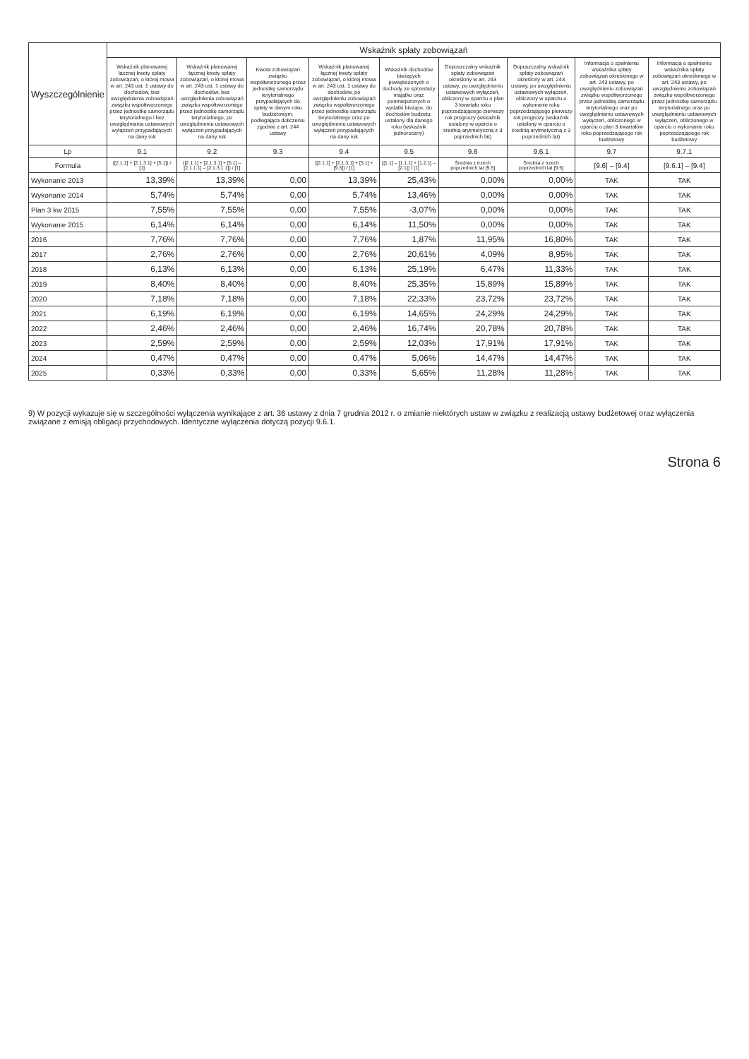| Wyszczególnienie | Wskaźnik spłaty zobowiązań | | | | | | | | |
| --- | --- | --- | --- | --- | --- | --- | --- | --- | --- |
| | Wskaźnik planowanej łącznej kwoty spłaty zobowiązań, o której mowa w art. 243 ust. 1 ustawy do dochodów, bez uwzględnienia zobowiązań związku współtworzonego przez jednostkę samorządu terytorialnego i bez uwzględniania ustawowych wyłączeń przypadających na dany rok | Wskaźnik planowanej łącznej kwoty spłaty zobowiązań, o której mowa w art. 243 ust. 1 ustawy do dochodów, bez uwzględnienia zobowiązań związku współtworzonego przez jednostkę samorządu terytorialnego, po uwzględnieniu ustawowych wyłączeń przypadających na dany rok | Kwota zobowiązań związku współtworzonego przez jednostkę samorządu terytorialnego przypadających do spłaty w danym roku budżetowym, podlegająca doliczeniu zgodnie z art. 244 ustawy | Wskaźnik planowanej łącznej kwoty spłaty zobowiązań, o której mowa w art. 243 ust. 1 ustawy do dochodów, po uwzględnieniu zobowiązań związku współtworzonego przez jednostkę samorządu terytorialnego oraz po uwzględnieniu ustawowych wyłączeń przypadających na dany rok | Wskaźnik dochodów bieżących powiększonych o dochody ze sprzedaży majątku oraz pomniejszonych o wydatki bieżące, do dochodów budżetu, ustalony dla danego roku (wskaźnik jednoroczny) | Dopuszczalny wskaźnik spłaty zobowiązań określony w art. 243 ustawy, po uwzględnieniu ustawowych wyłączeń, obliczony w oparciu o plan 3 kwartału roku poprzedzającego pierwszy rok prognozy (wskaźnik ustalony w oparciu o średnią arytmetyczną z 3 poprzednich lat) | Dopuszczalny wskaźnik spłaty zobowiązań określony w art. 243 ustawy, po uwzględnieniu ustawowych wyłączeń, obliczony w oparciu o wykonanie roku poprzedzającego pierwszy rok prognozy (wskaźnik ustalony w oparciu o średnią arytmetyczną z 3 poprzednich lat) | Informacja o spełnieniu wskaźnika spłaty zobowiązań określonego w art. 243 ustawy, po uwzględnieniu zobowiązań związku współtworzonego przez jednostkę samorządu terytorialnego oraz po uwzględnieniu ustawowych wyłączeń, obliczonego w oparciu o plan 3 kwartałów roku poprzedzającego rok budżetowy | Informacja o spełnieniu wskaźnika spłaty zobowiązań określonego w art. 243 ustawy, po uwzględnieniu zobowiązań związku współtworzonego przez jednostkę samorządu terytorialnego oraz po uwzględnieniu ustawowych wyłączeń, obliczonego w oparciu o wykonanie roku poprzedzającego rok budżetowy |
| Lp | 9.1 | 9.2 | 9.3 | 9.4 | 9.5 | 9.6 | 9.6.1 | 9.7 | 9.7.1 |
| Formula | ([2.1.1] + [2.1.3.1] + [5.1]) / [1] | ([2.1.1] + [2.1.3.1] + [5.1] – [2.1.1.1] – [2.1.3.1.1]) / [1] | | ([2.1.1] + [2.1.3.1] + [5.1] + [9.3]) / [1] | ([1.1] – [1.1.1] + [1.2.1] – [2.1]) / [1] | Średnia z trzech poprzednich lat [9.5] | Średnia z trzech poprzednich lat [9.5] | [9.6] – [9.4] | [9.6.1] – [9.4] |
| Wykonanie 2013 | 13,39% | 13,39% | 0,00 | 13,39% | 25,43% | 0,00% | 0,00% | TAK | TAK |
| Wykonanie 2014 | 5,74% | 5,74% | 0,00 | 5,74% | 13,46% | 0,00% | 0,00% | TAK | TAK |
| Plan 3 kw 2015 | 7,55% | 7,55% | 0,00 | 7,55% | -3,07% | 0,00% | 0,00% | TAK | TAK |
| Wykonanie 2015 | 6,14% | 6,14% | 0,00 | 6,14% | 11,50% | 0,00% | 0,00% | TAK | TAK |
| 2016 | 7,76% | 7,76% | 0,00 | 7,76% | 1,87% | 11,95% | 16,80% | TAK | TAK |
| 2017 | 2,76% | 2,76% | 0,00 | 2,76% | 20,61% | 4,09% | 8,95% | TAK | TAK |
| 2018 | 6,13% | 6,13% | 0,00 | 6,13% | 25,19% | 6,47% | 11,33% | TAK | TAK |
| 2019 | 8,40% | 8,40% | 0,00 | 8,40% | 25,35% | 15,89% | 15,89% | TAK | TAK |
| 2020 | 7,18% | 7,18% | 0,00 | 7,18% | 22,33% | 23,72% | 23,72% | TAK | TAK |
| 2021 | 6,19% | 6,19% | 0,00 | 6,19% | 14,65% | 24,29% | 24,29% | TAK | TAK |
| 2022 | 2,46% | 2,46% | 0,00 | 2,46% | 16,74% | 20,78% | 20,78% | TAK | TAK |
| 2023 | 2,59% | 2,59% | 0,00 | 2,59% | 12,03% | 17,91% | 17,91% | TAK | TAK |
| 2024 | 0,47% | 0,47% | 0,00 | 0,47% | 5,06% | 14,47% | 14,47% | TAK | TAK |
| 2025 | 0,33% | 0,33% | 0,00 | 0,33% | 5,65% | 11,28% | 11,28% | TAK | TAK |
9) W pozycji wykazuje się w szczególności wyłączenia wynikające z art. 36 ustawy z dnia 7 grudnia 2012 r. o zmianie niektórych ustaw w związku z realizacją ustawy budżetowej oraz wyłączenia związane z emisją obligacji przychodowych. Identyczne wyłączenia dotyczą pozycji 9.6.1.
Strona 6